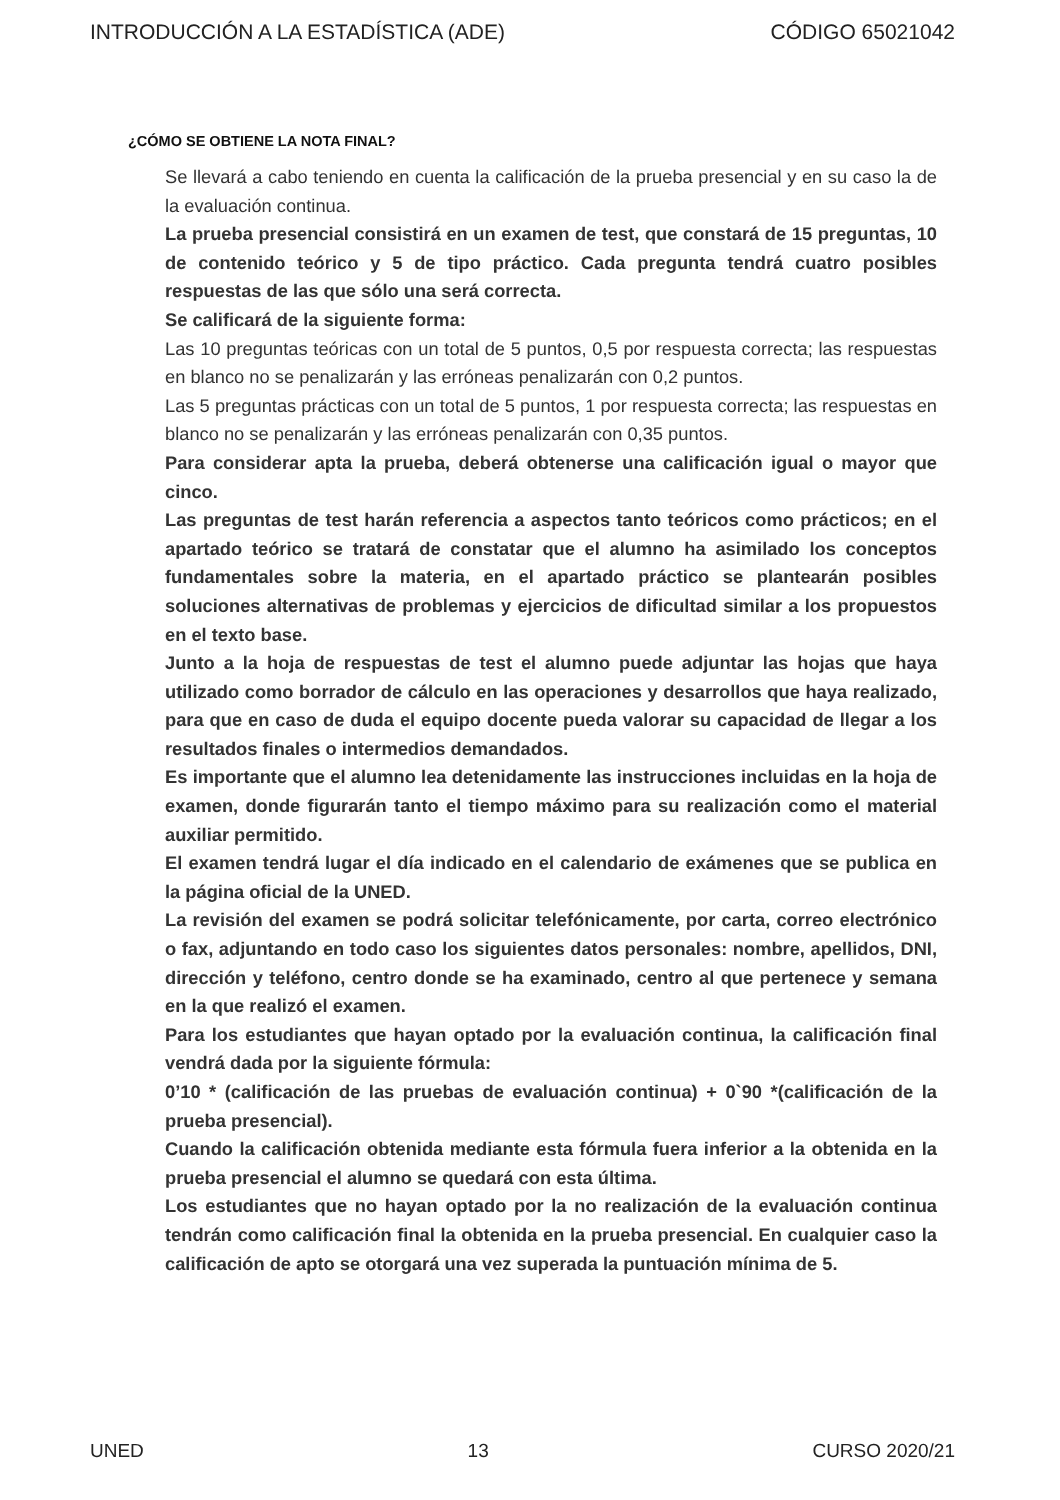INTRODUCCIÓN A LA ESTADÍSTICA (ADE) CÓDIGO 65021042
¿CÓMO SE OBTIENE LA NOTA FINAL?
Se llevará a cabo teniendo en cuenta la calificación de la prueba presencial y en su caso la de la evaluación continua.
La prueba presencial consistirá en un examen de test, que constará de 15 preguntas, 10 de contenido teórico y 5 de tipo práctico. Cada pregunta tendrá cuatro posibles respuestas de las que sólo una será correcta.
Se calificará de la siguiente forma:
Las 10 preguntas teóricas con un total de 5 puntos, 0,5 por respuesta correcta; las respuestas en blanco no se penalizarán y las erróneas penalizarán con 0,2 puntos.
Las 5 preguntas prácticas con un total de 5 puntos, 1 por respuesta correcta; las respuestas en blanco no se penalizarán y las erróneas penalizarán con 0,35 puntos.
Para considerar apta la prueba, deberá obtenerse una calificación igual o mayor que cinco.
Las preguntas de test harán referencia a aspectos tanto teóricos como prácticos; en el apartado teórico se tratará de constatar que el alumno ha asimilado los conceptos fundamentales sobre la materia, en el apartado práctico se plantearán posibles soluciones alternativas de problemas y ejercicios de dificultad similar a los propuestos en el texto base.
Junto a la hoja de respuestas de test el alumno puede adjuntar las hojas que haya utilizado como borrador de cálculo en las operaciones y desarrollos que haya realizado, para que en caso de duda el equipo docente pueda valorar su capacidad de llegar a los resultados finales o intermedios demandados.
Es importante que el alumno lea detenidamente las instrucciones incluidas en la hoja de examen, donde figurarán tanto el tiempo máximo para su realización como el material auxiliar permitido.
El examen tendrá lugar el día indicado en el calendario de exámenes que se publica en la página oficial de la UNED.
La revisión del examen se podrá solicitar telefónicamente, por carta, correo electrónico o fax, adjuntando en todo caso los siguientes datos personales: nombre, apellidos, DNI, dirección y teléfono, centro donde se ha examinado, centro al que pertenece y semana en la que realizó el examen.
Para los estudiantes que hayan optado por la evaluación continua, la calificación final vendrá dada por la siguiente fórmula:
0’10 * (calificación de las pruebas de evaluación continua) + 0`90 *(calificación de la prueba presencial).
Cuando la calificación obtenida mediante esta fórmula fuera inferior a la obtenida en la prueba presencial el alumno se quedará con esta última.
Los estudiantes que no hayan optado por la no realización de la evaluación continua tendrán como calificación final la obtenida en la prueba presencial. En cualquier caso la calificación de apto se otorgará una vez superada la puntuación mínima de 5.
UNED 13 CURSO 2020/21